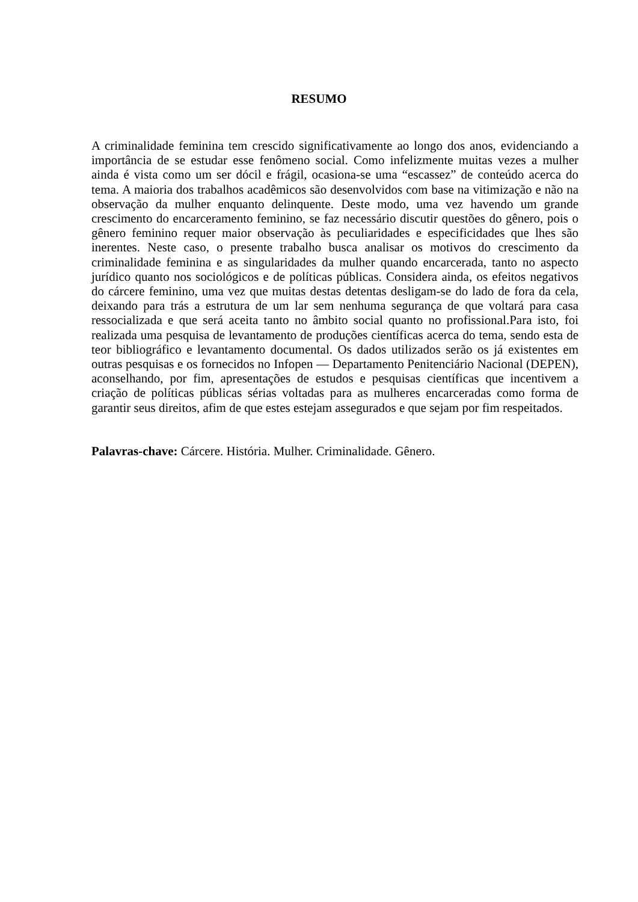RESUMO
A criminalidade feminina tem crescido significativamente ao longo dos anos, evidenciando a importância de se estudar esse fenômeno social. Como infelizmente muitas vezes a mulher ainda é vista como um ser dócil e frágil, ocasiona-se uma “escassez” de conteúdo acerca do tema. A maioria dos trabalhos acadêmicos são desenvolvidos com base na vitimização e não na observação da mulher enquanto delinquente. Deste modo, uma vez havendo um grande crescimento do encarceramento feminino, se faz necessário discutir questões do gênero, pois o gênero feminino requer maior observação às peculiaridades e especificidades que lhes são inerentes. Neste caso, o presente trabalho busca analisar os motivos do crescimento da criminalidade feminina e as singularidades da mulher quando encarcerada, tanto no aspecto jurídico quanto nos sociológicos e de políticas públicas. Considera ainda, os efeitos negativos do cárcere feminino, uma vez que muitas destas detentas desligam-se do lado de fora da cela, deixando para trás a estrutura de um lar sem nenhuma segurança de que voltará para casa ressocializada e que será aceita tanto no âmbito social quanto no profissional.Para isto, foi realizada uma pesquisa de levantamento de produções científicas acerca do tema, sendo esta de teor bibliográfico e levantamento documental. Os dados utilizados serão os já existentes em outras pesquisas e os fornecidos no Infopen — Departamento Penitenciário Nacional (DEPEN), aconselhando, por fim, apresentações de estudos e pesquisas científicas que incentivem a criação de políticas públicas sérias voltadas para as mulheres encarceradas como forma de garantir seus direitos, afim de que estes estejam assegurados e que sejam por fim respeitados.
Palavras-chave: Cárcere. História. Mulher. Criminalidade. Gênero.